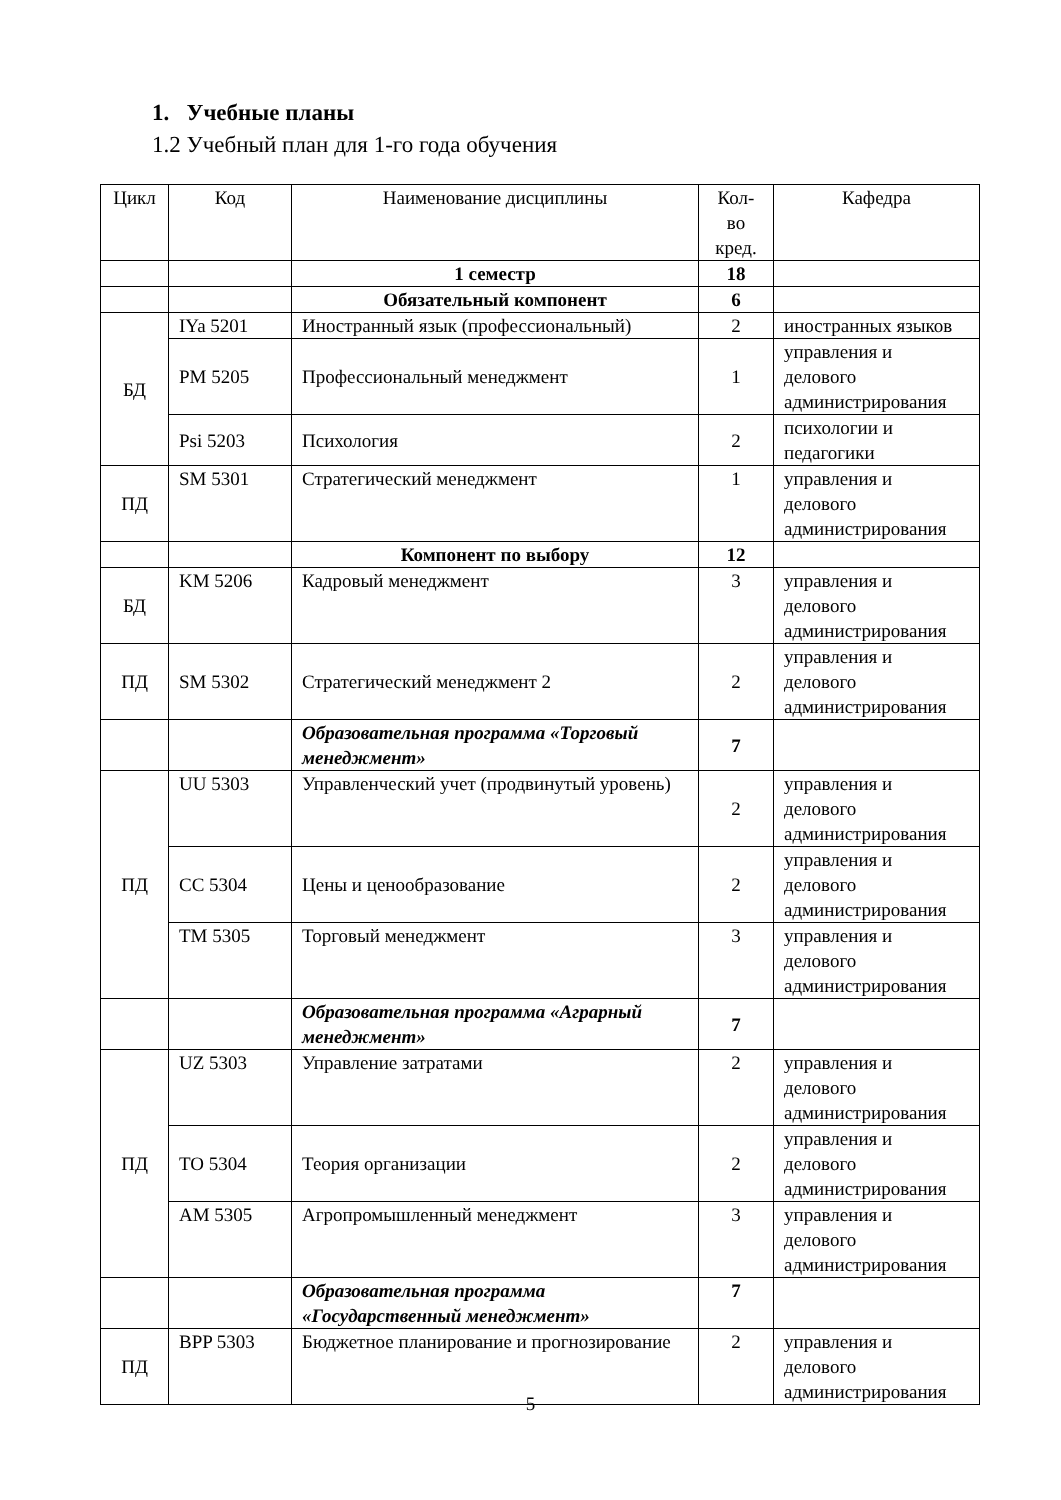1. Учебные планы
1.2 Учебный план для 1-го года обучения
| Цикл | Код | Наименование дисциплины | Кол-во кред. | Кафедра |
| | | 1 семестр | 18 | |
| | | Обязательный компонент | 6 | |
| БД | IYa 5201 | Иностранный язык (профессиональный) | 2 | иностранных языков |
| | PM 5205 | Профессиональный менеджмент | 1 | управления и делового администрирования |
| | Psi 5203 | Психология | 2 | психологии и педагогики |
| ПД | SM 5301 | Стратегический менеджмент | 1 | управления и делового администрирования |
| | | Компонент по выбору | 12 | |
| БД | KM 5206 | Кадровый менеджмент | 3 | управления и делового администрирования |
| ПД | SM 5302 | Стратегический менеджмент 2 | 2 | управления и делового администрирования |
| | | Образовательная программа «Торговый менеджмент» | 7 | |
| ПД | UU 5303 | Управленческий учет (продвинутый уровень) | 2 | управления и делового администрирования |
| | CC 5304 | Цены и ценообразование | 2 | управления и делового администрирования |
| | TM 5305 | Торговый менеджмент | 3 | управления и делового администрирования |
| | | Образовательная программа «Аграрный менеджмент» | 7 | |
| ПД | UZ 5303 | Управление затратами | 2 | управления и делового администрирования |
| | TO 5304 | Теория организации | 2 | управления и делового администрирования |
| | AM 5305 | Агропромышленный менеджмент | 3 | управления и делового администрирования |
| | | Образовательная программа «Государственный менеджмент» | 7 | |
| ПД | BPP 5303 | Бюджетное планирование и прогнозирование | 2 | управления и делового администрирования |
5